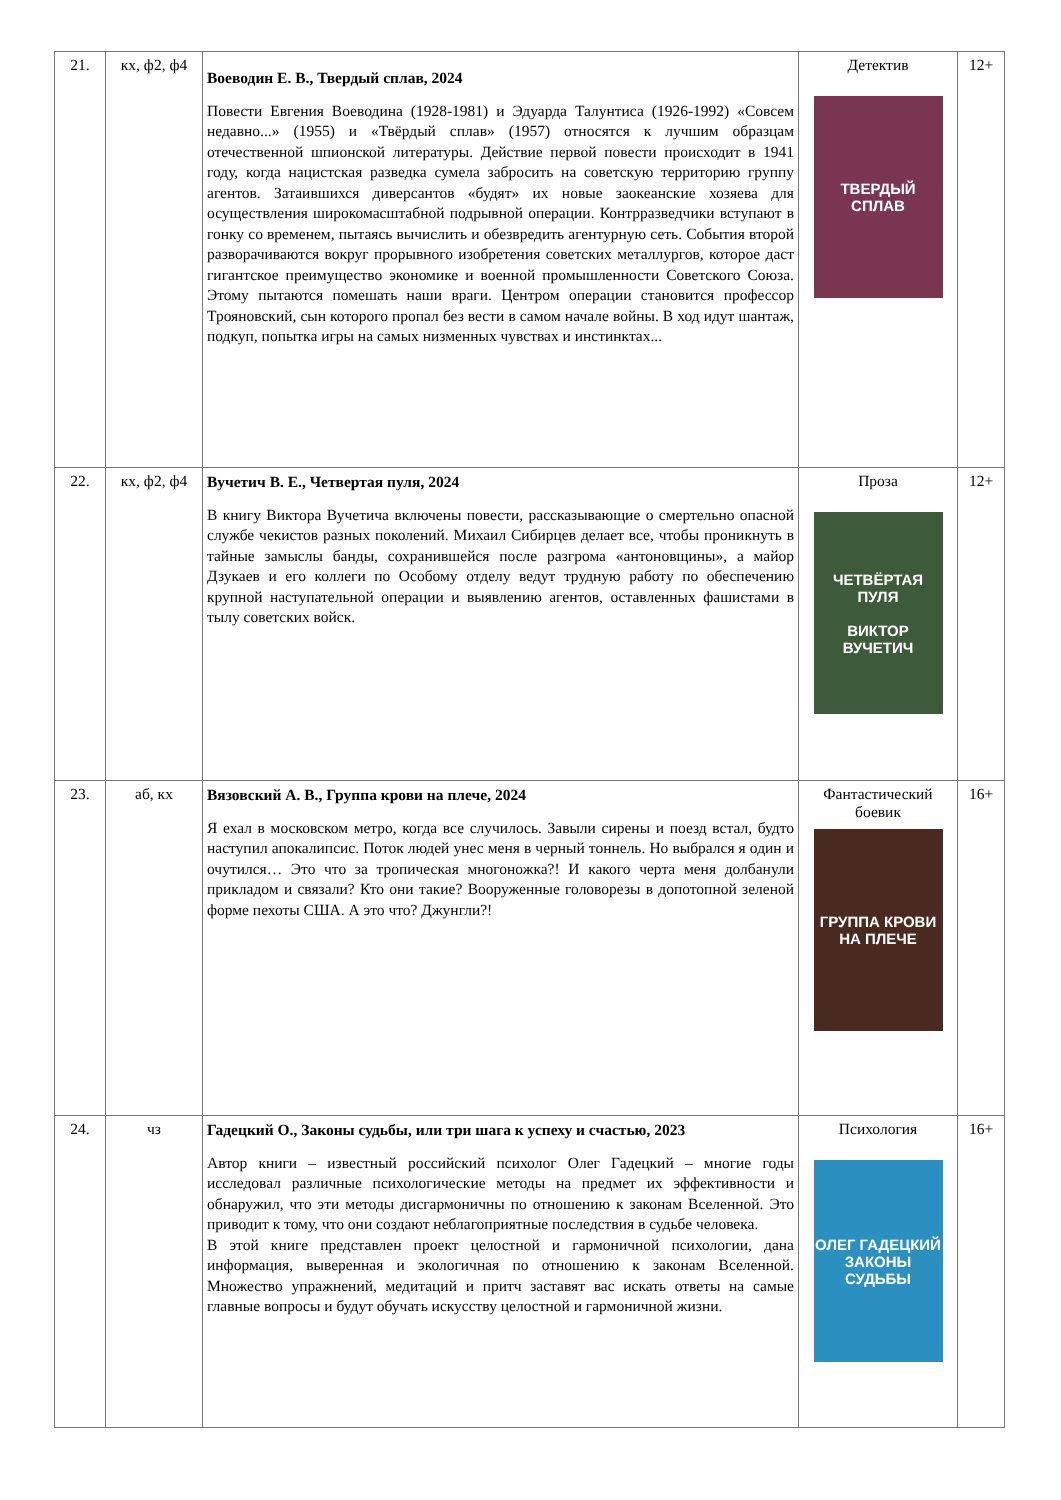| 21. | кх, ф2, ф4 | Воеводин Е. В., Твердый сплав, 2024 Повести Евгения Воеводина (1928-1981) и Эдуарда Талунтиса (1926-1992) «Совсем недавно...» (1955) и «Твёрдый сплав» (1957) относятся к лучшим образцам отечественной шпионской литературы. Действие первой повести происходит в 1941 году, когда нацистская разведка сумела забросить на советскую территорию группу агентов. Затаившихся диверсантов «будят» их новые заокеанские хозяева для осуществления широкомасштабной подрывной операции. Контрразведчики вступают в гонку со временем, пытаясь вычислить и обезвредить агентурную сеть. События второй разворачиваются вокруг прорывного изобретения советских металлургов, которое даст гигантское преимущество экономике и военной промышленности Советского Союза. Этому пытаются помешать наши враги. Центром операции становится профессор Трояновский, сын которого пропал без вести в самом начале войны. В ход идут шантаж, подкуп, попытка игры на самых низменных чувствах и инстинктах... | Детектив ТВЕРДЫЙ СПЛАВ | 12+ |
| 22. | кх, ф2, ф4 | Вучетич В. Е., Четвертая пуля, 2024 В книгу Виктора Вучетича включены повести, рассказывающие о смертельно опасной службе чекистов разных поколений. Михаил Сибирцев делает все, чтобы проникнуть в тайные замыслы банды, сохранившейся после разгрома «антоновщины», а майор Дзукаев и его коллеги по Особому отделу ведут трудную работу по обеспечению крупной наступательной операции и выявлению агентов, оставленных фашистами в тылу советских войск. | Проза ЧЕТВЁРТАЯ ПУЛЯ ВИКТОР ВУЧЕТИЧ | 12+ |
| 23. | аб, кх | Вязовский А. В., Группа крови на плече, 2024 Я ехал в московском метро, когда все случилось. Завыли сирены и поезд встал, будто наступил апокалипсис. Поток людей унес меня в черный тоннель. Но выбрался я один и очутился… Это что за тропическая многоножка?! И какого черта меня долбанули прикладом и связали? Кто они такие? Вооруженные головорезы в допотопной зеленой форме пехоты США. А это что? Джунгли?! | Фантастический боевик ГРУППА КРОВИ НА ПЛЕЧЕ | 16+ |
| 24. | чз | Гадецкий О., Законы судьбы, или три шага к успеху и счастью, 2023 Автор книги – известный российский психолог Олег Гадецкий – многие годы исследовал различные психологические методы на предмет их эффективности и обнаружил, что эти методы дисгармоничны по отношению к законам Вселенной. Это приводит к тому, что они создают неблагоприятные последствия в судьбе человека. В этой книге представлен проект целостной и гармоничной психологии, дана информация, выверенная и экологичная по отношению к законам Вселенной. Множество упражнений, медитаций и притч заставят вас искать ответы на самые главные вопросы и будут обучать искусству целостной и гармоничной жизни. | Психология ОЛЕГ ГАДЕЦКИЙ ЗАКОНЫ СУДЬБЫ | 16+ |